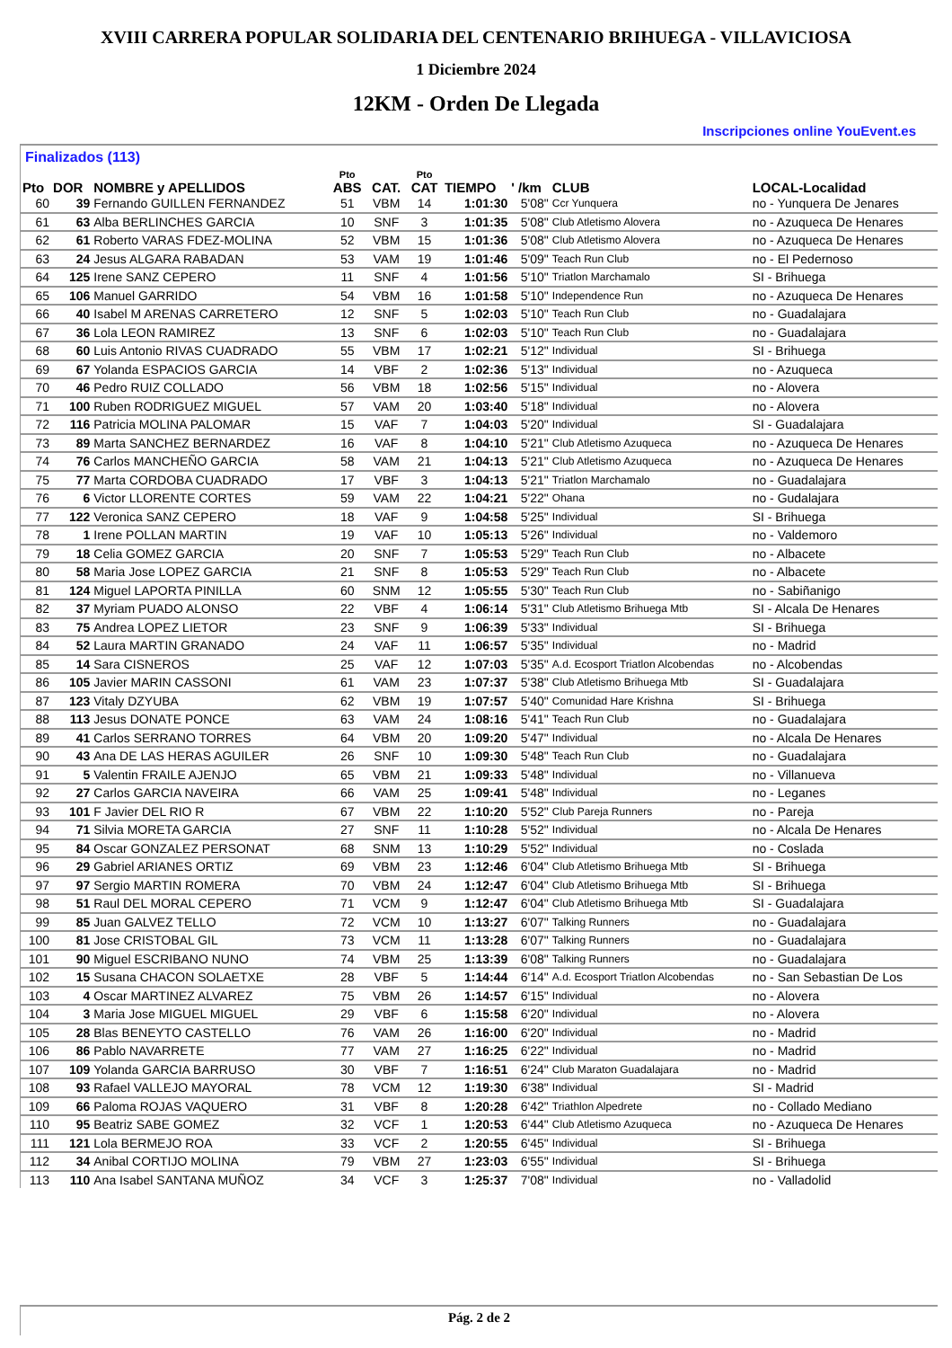XVIII CARRERA POPULAR SOLIDARIA DEL CENTENARIO BRIHUEGA - VILLAVICIOSA
1 Diciembre 2024
12KM - Orden De Llegada
Inscripciones online YouEvent.es
Finalizados (113)
| Pto | DOR | NOMBRE y APELLIDOS | Pto ABS | CAT. | Pto CAT | TIEMPO | ' /km | CLUB | LOCAL-Localidad |
| --- | --- | --- | --- | --- | --- | --- | --- | --- | --- |
| 60 | 39 | Fernando GUILLEN FERNANDEZ | 51 | VBM | 14 | 1:01:30 | 5'08" | Ccr Yunquera | no - Yunquera De Jenares |
| 61 | 63 | Alba BERLINCHES GARCIA | 10 | SNF | 3 | 1:01:35 | 5'08" | Club Atletismo Alovera | no - Azuqueca De Henares |
| 62 | 61 | Roberto VARAS FDEZ-MOLINA | 52 | VBM | 15 | 1:01:36 | 5'08" | Club Atletismo Alovera | no - Azuqueca De Henares |
| 63 | 24 | Jesus ALGARA RABADAN | 53 | VAM | 19 | 1:01:46 | 5'09" | Teach Run Club | no - El Pedernoso |
| 64 | 125 | Irene SANZ CEPERO | 11 | SNF | 4 | 1:01:56 | 5'10" | Triatlon Marchamalo | SI - Brihuega |
| 65 | 106 | Manuel GARRIDO | 54 | VBM | 16 | 1:01:58 | 5'10" | Independence Run | no - Azuqueca De Henares |
| 66 | 40 | Isabel M ARENAS CARRETERO | 12 | SNF | 5 | 1:02:03 | 5'10" | Teach Run Club | no - Guadalajara |
| 67 | 36 | Lola LEON RAMIREZ | 13 | SNF | 6 | 1:02:03 | 5'10" | Teach Run Club | no - Guadalajara |
| 68 | 60 | Luis Antonio RIVAS CUADRADO | 55 | VBM | 17 | 1:02:21 | 5'12" | Individual | SI - Brihuega |
| 69 | 67 | Yolanda ESPACIOS GARCIA | 14 | VBF | 2 | 1:02:36 | 5'13" | Individual | no - Azuqueca |
| 70 | 46 | Pedro RUIZ COLLADO | 56 | VBM | 18 | 1:02:56 | 5'15" | Individual | no - Alovera |
| 71 | 100 | Ruben RODRIGUEZ MIGUEL | 57 | VAM | 20 | 1:03:40 | 5'18" | Individual | no - Alovera |
| 72 | 116 | Patricia MOLINA PALOMAR | 15 | VAF | 7 | 1:04:03 | 5'20" | Individual | SI - Guadalajara |
| 73 | 89 | Marta SANCHEZ BERNARDEZ | 16 | VAF | 8 | 1:04:10 | 5'21" | Club Atletismo Azuqueca | no - Azuqueca De Henares |
| 74 | 76 | Carlos MANCHEÑO GARCIA | 58 | VAM | 21 | 1:04:13 | 5'21" | Club Atletismo Azuqueca | no - Azuqueca De Henares |
| 75 | 77 | Marta CORDOBA CUADRADO | 17 | VBF | 3 | 1:04:13 | 5'21" | Triatlon Marchamalo | no - Guadalajara |
| 76 | 6 | Victor LLORENTE CORTES | 59 | VAM | 22 | 1:04:21 | 5'22" | Ohana | no - Gudalajara |
| 77 | 122 | Veronica SANZ CEPERO | 18 | VAF | 9 | 1:04:58 | 5'25" | Individual | SI - Brihuega |
| 78 | 1 | Irene POLLAN MARTIN | 19 | VAF | 10 | 1:05:13 | 5'26" | Individual | no - Valdemoro |
| 79 | 18 | Celia GOMEZ GARCIA | 20 | SNF | 7 | 1:05:53 | 5'29" | Teach Run Club | no - Albacete |
| 80 | 58 | Maria Jose LOPEZ GARCIA | 21 | SNF | 8 | 1:05:53 | 5'29" | Teach Run Club | no - Albacete |
| 81 | 124 | Miguel LAPORTA PINILLA | 60 | SNM | 12 | 1:05:55 | 5'30" | Teach Run Club | no - Sabiñanigo |
| 82 | 37 | Myriam PUADO ALONSO | 22 | VBF | 4 | 1:06:14 | 5'31" | Club Atletismo Brihuega Mtb | SI - Alcala De Henares |
| 83 | 75 | Andrea LOPEZ LIETOR | 23 | SNF | 9 | 1:06:39 | 5'33" | Individual | SI - Brihuega |
| 84 | 52 | Laura MARTIN GRANADO | 24 | VAF | 11 | 1:06:57 | 5'35" | Individual | no - Madrid |
| 85 | 14 | Sara CISNEROS | 25 | VAF | 12 | 1:07:03 | 5'35" | A.d. Ecosport Triatlon Alcobendas | no - Alcobendas |
| 86 | 105 | Javier MARIN CASSONI | 61 | VAM | 23 | 1:07:37 | 5'38" | Club Atletismo Brihuega Mtb | SI - Guadalajara |
| 87 | 123 | Vitaly DZYUBA | 62 | VBM | 19 | 1:07:57 | 5'40" | Comunidad Hare Krishna | SI - Brihuega |
| 88 | 113 | Jesus DONATE PONCE | 63 | VAM | 24 | 1:08:16 | 5'41" | Teach Run Club | no - Guadalajara |
| 89 | 41 | Carlos SERRANO TORRES | 64 | VBM | 20 | 1:09:20 | 5'47" | Individual | no - Alcala De Henares |
| 90 | 43 | Ana DE LAS HERAS AGUILER | 26 | SNF | 10 | 1:09:30 | 5'48" | Teach Run Club | no - Guadalajara |
| 91 | 5 | Valentin FRAILE AJENJO | 65 | VBM | 21 | 1:09:33 | 5'48" | Individual | no - Villanueva |
| 92 | 27 | Carlos GARCIA NAVEIRA | 66 | VAM | 25 | 1:09:41 | 5'48" | Individual | no - Leganes |
| 93 | 101 | F Javier DEL RIO R | 67 | VBM | 22 | 1:10:20 | 5'52" | Club Pareja Runners | no - Pareja |
| 94 | 71 | Silvia MORETA GARCIA | 27 | SNF | 11 | 1:10:28 | 5'52" | Individual | no - Alcala De Henares |
| 95 | 84 | Oscar GONZALEZ PERSONAT | 68 | SNM | 13 | 1:10:29 | 5'52" | Individual | no - Coslada |
| 96 | 29 | Gabriel ARIANES ORTIZ | 69 | VBM | 23 | 1:12:46 | 6'04" | Club Atletismo Brihuega Mtb | SI - Brihuega |
| 97 | 97 | Sergio MARTIN ROMERA | 70 | VBM | 24 | 1:12:47 | 6'04" | Club Atletismo Brihuega Mtb | SI - Brihuega |
| 98 | 51 | Raul DEL MORAL CEPERO | 71 | VCM | 9 | 1:12:47 | 6'04" | Club Atletismo Brihuega Mtb | SI - Guadalajara |
| 99 | 85 | Juan GALVEZ TELLO | 72 | VCM | 10 | 1:13:27 | 6'07" | Talking Runners | no - Guadalajara |
| 100 | 81 | Jose CRISTOBAL GIL | 73 | VCM | 11 | 1:13:28 | 6'07" | Talking Runners | no - Guadalajara |
| 101 | 90 | Miguel ESCRIBANO NUNO | 74 | VBM | 25 | 1:13:39 | 6'08" | Talking Runners | no - Guadalajara |
| 102 | 15 | Susana CHACON SOLAETXE | 28 | VBF | 5 | 1:14:44 | 6'14" | A.d. Ecosport Triatlon Alcobendas | no - San Sebastian De Los |
| 103 | 4 | Oscar MARTINEZ ALVAREZ | 75 | VBM | 26 | 1:14:57 | 6'15" | Individual | no - Alovera |
| 104 | 3 | Maria Jose MIGUEL MIGUEL | 29 | VBF | 6 | 1:15:58 | 6'20" | Individual | no - Alovera |
| 105 | 28 | Blas BENEYTO CASTELLO | 76 | VAM | 26 | 1:16:00 | 6'20" | Individual | no - Madrid |
| 106 | 86 | Pablo NAVARRETE | 77 | VAM | 27 | 1:16:25 | 6'22" | Individual | no - Madrid |
| 107 | 109 | Yolanda GARCIA BARRUSO | 30 | VBF | 7 | 1:16:51 | 6'24" | Club Maraton Guadalajara | no - Madrid |
| 108 | 93 | Rafael VALLEJO MAYORAL | 78 | VCM | 12 | 1:19:30 | 6'38" | Individual | SI - Madrid |
| 109 | 66 | Paloma ROJAS VAQUERO | 31 | VBF | 8 | 1:20:28 | 6'42" | Triathlon Alpedrete | no - Collado Mediano |
| 110 | 95 | Beatriz SABE GOMEZ | 32 | VCF | 1 | 1:20:53 | 6'44" | Club Atletismo Azuqueca | no - Azuqueca De Henares |
| 111 | 121 | Lola BERMEJO ROA | 33 | VCF | 2 | 1:20:55 | 6'45" | Individual | SI - Brihuega |
| 112 | 34 | Anibal CORTIJO MOLINA | 79 | VBM | 27 | 1:23:03 | 6'55" | Individual | SI - Brihuega |
| 113 | 110 | Ana Isabel SANTANA MUÑOZ | 34 | VCF | 3 | 1:25:37 | 7'08" | Individual | no - Valladolid |
Pág. 2 de 2